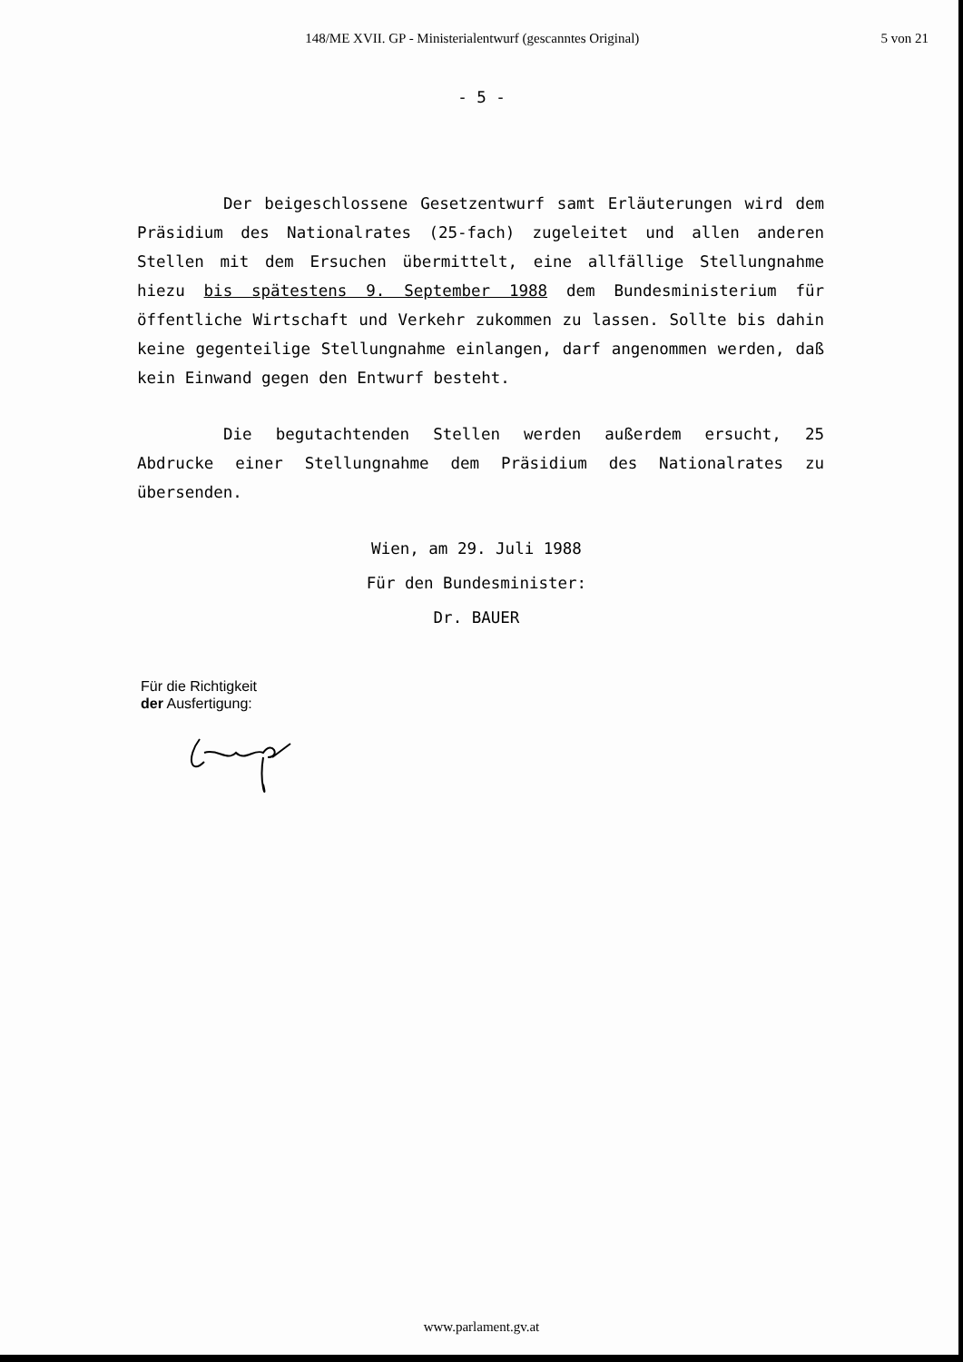148/ME XVII. GP - Ministerialentwurf (gescanntes Original)
5 von 21
- 5 -
Der beigeschlossene Gesetzentwurf samt Erläuterungen wird dem Präsidium des Nationalrates (25-fach) zugeleitet und allen anderen Stellen mit dem Ersuchen übermittelt, eine allfällige Stellungnahme hiezu bis spätestens 9. September 1988 dem Bundesministerium für öffentliche Wirtschaft und Verkehr zukommen zu lassen. Sollte bis dahin keine gegenteilige Stellungnahme einlangen, darf angenommen werden, daß kein Einwand gegen den Entwurf besteht.
Die begutachtenden Stellen werden außerdem ersucht, 25 Abdrucke einer Stellungnahme dem Präsidium des Nationalrates zu übersenden.
Wien, am 29. Juli 1988
Für den Bundesminister:
Dr. BAUER
Für die Richtigkeit
der Ausfertigung:
www.parlament.gv.at